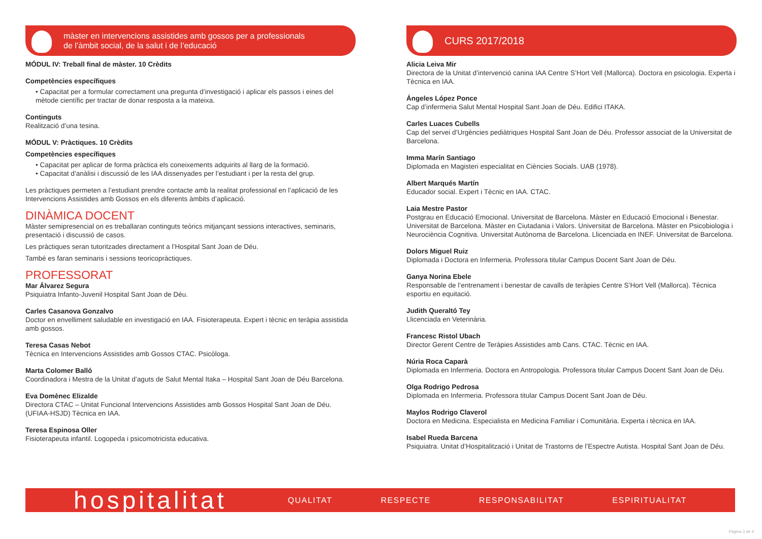màster en intervencions assistides amb gossos per a professionals
de l’àmbit social, de la salut i de l’educació
MÓDUL IV: Treball final de màster. 10 Crèdits
Competències específiques
• Capacitat per a formular correctament una pregunta d’investigació i aplicar els passos i eines del mètode científic per tractar de donar resposta a la mateixa.
Continguts
Realització d’una tesina.
MÓDUL V: Pràctiques. 10 Crèdits
Competències específiques
• Capacitat per aplicar de forma pràctica els coneixements adquirits al llarg de la formació.
• Capacitat d’anàlisi i discussió de les IAA dissenyades per l’estudiant i per la resta del grup.
Les pràctiques permeten a l’estudiant prendre contacte amb la realitat professional en l’aplicació de les Intervencions Assistides amb Gossos en els diferents àmbits d’aplicació.
DINÀMICA DOCENT
Màster semipresencial on es treballaran continguts teòrics mitjançant sessions interactives, seminaris, presentació i discussió de casos.
Les pràctiques seran tutoritzades directament a l’Hospital Sant Joan de Déu.
També es faran seminaris i sessions teoricopràctiques.
PROFESSORAT
Mar Álvarez Segura
Psiquiatra Infanto-Juvenil Hospital Sant Joan de Déu.
Carles Casanova Gonzalvo
Doctor en envelliment saludable en investigació en IAA. Fisioterapeuta. Expert i tècnic en teràpia assistida amb gossos.
Teresa Casas Nebot
Tècnica en Intervencions Assistides amb Gossos CTAC. Psicòloga.
Marta Colomer Balló
Coordinadora i Mestra de la Unitat d’aguts de Salut Mental Itaka – Hospital Sant Joan de Déu Barcelona.
Eva Domènec Elizalde
Directora CTAC – Unitat Funcional Intervencions Assistides amb Gossos Hospital Sant Joan de Déu. (UFIAA-HSJD) Tècnica en IAA.
Teresa Espinosa Oller
Fisioterapeuta infantil. Logopeda i psicomotricista educativa.
CURS 2017/2018
Alicia Leiva Mir
Directora de la Unitat d’intervenció canina IAA Centre S’Hort Vell (Mallorca). Doctora en psicologia. Experta i Tècnica en IAA.
Ángeles López Ponce
Cap d’infermeria Salut Mental Hospital Sant Joan de Déu. Edifici ITAKA.
Carles Luaces Cubells
Cap del servei d’Urgències pediàtriques Hospital Sant Joan de Déu. Professor associat de la Universitat de Barcelona.
Imma Marín Santiago
Diplomada en Magisteri especialitat en Ciències Socials. UAB (1978).
Albert Marqués Martín
Educador social. Expert i Tècnic en IAA. CTAC.
Laia Mestre Pastor
Postgrau en Educació Emocional. Universitat de Barcelona. Màster en Educació Emocional i Benestar. Universitat de Barcelona. Màster en Ciutadania i Valors. Universitat de Barcelona. Màster en Psicobiologia i Neurociència Cognitiva. Universitat Autònoma de Barcelona. Llicenciada en INEF. Universitat de Barcelona.
Dolors Miguel Ruiz
Diplomada i Doctora en Infermeria. Professora titular Campus Docent Sant Joan de Déu.
Ganya Norina Ebele
Responsable de l’entrenament i benestar de cavalls de teràpies Centre S’Hort Vell (Mallorca). Tècnica esportiu en equitació.
Judith Queraltó Tey
Llicenciada en Veterinària.
Francesc Ristol Ubach
Director Gerent Centre de Teràpies Assistides amb Cans. CTAC. Tècnic en IAA.
Núria Roca Caparà
Diplomada en Infermeria. Doctora en Antropologia. Professora titular Campus Docent Sant Joan de Déu.
Olga Rodrigo Pedrosa
Diplomada en Infermeria. Professora titular Campus Docent Sant Joan de Déu.
Maylos Rodrigo Claverol
Doctora en Medicina. Especialista en Medicina Familiar i Comunitària. Experta i tècnica en IAA.
Isabel Rueda Barcena
Psiquiatra. Unitat d’Hospitalització i Unitat de Trastorns de l’Espectre Autista. Hospital Sant Joan de Déu.
hospitalitat
QUALITAT RESPECTE RESPONSABILITAT ESPIRITUALITAT
Pàgina 3 de 4